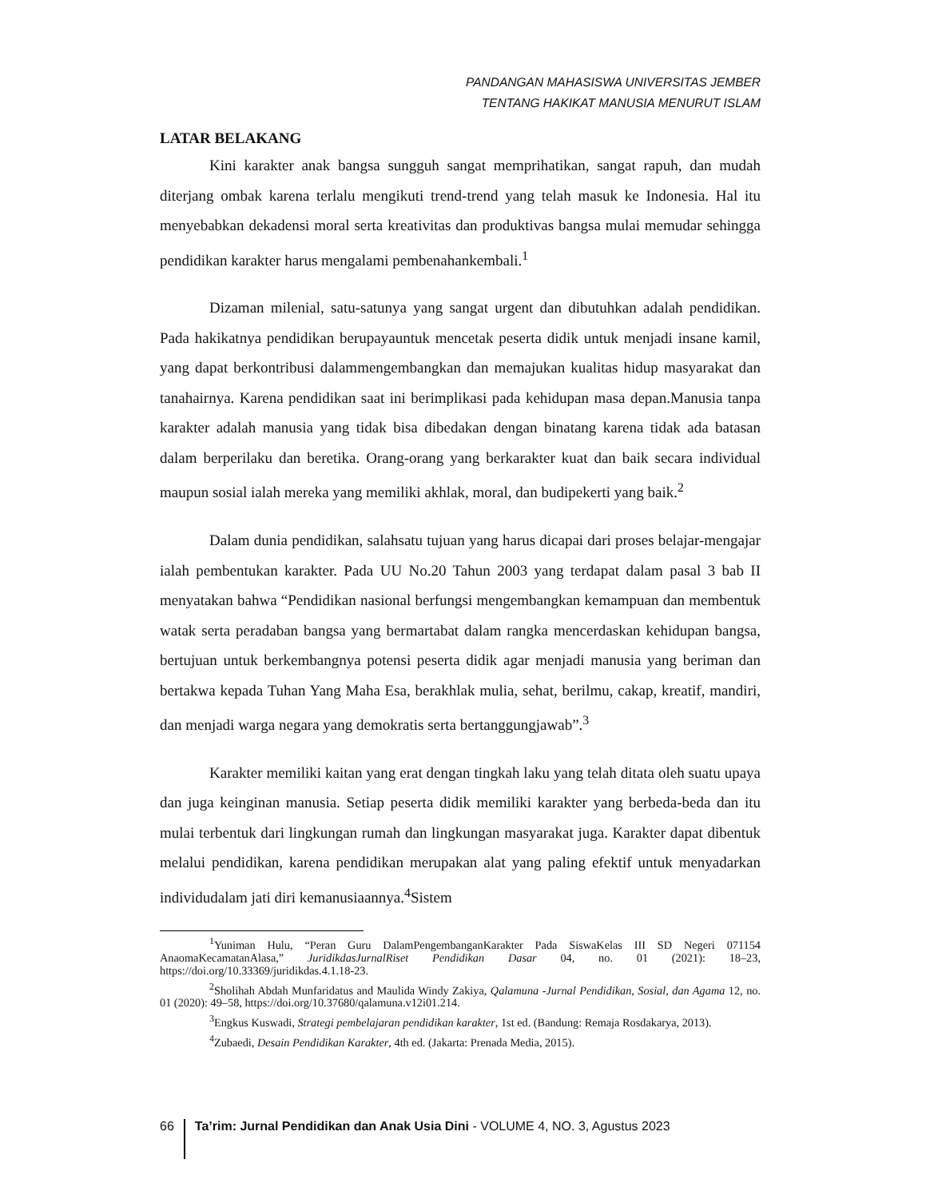PANDANGAN MAHASISWA UNIVERSITAS JEMBER
TENTANG HAKIKAT MANUSIA MENURUT ISLAM
LATAR BELAKANG
Kini karakter anak bangsa sungguh sangat memprihatikan, sangat rapuh, dan mudah diterjang ombak karena terlalu mengikuti trend-trend yang telah masuk ke Indonesia. Hal itu menyebabkan dekadensi moral serta kreativitas dan produktivas bangsa mulai memudar sehingga pendidikan karakter harus mengalami pembenahankembali.<sup>1</sup>
Dizaman milenial, satu-satunya yang sangat urgent dan dibutuhkan adalah pendidikan. Pada hakikatnya pendidikan berupayauntuk mencetak peserta didik untuk menjadi insane kamil, yang dapat berkontribusi dalammengembangkan dan memajukan kualitas hidup masyarakat dan tanahairnya. Karena pendidikan saat ini berimplikasi pada kehidupan masa depan.Manusia tanpa karakter adalah manusia yang tidak bisa dibedakan dengan binatang karena tidak ada batasan dalam berperilaku dan beretika. Orang-orang yang berkarakter kuat dan baik secara individual maupun sosial ialah mereka yang memiliki akhlak, moral, dan budipekerti yang baik.<sup>2</sup>
Dalam dunia pendidikan, salahsatu tujuan yang harus dicapai dari proses belajar-mengajar ialah pembentukan karakter. Pada UU No.20 Tahun 2003 yang terdapat dalam pasal 3 bab II menyatakan bahwa “Pendidikan nasional berfungsi mengembangkan kemampuan dan membentuk watak serta peradaban bangsa yang bermartabat dalam rangka mencerdaskan kehidupan bangsa, bertujuan untuk berkembangnya potensi peserta didik agar menjadi manusia yang beriman dan bertakwa kepada Tuhan Yang Maha Esa, berakhlak mulia, sehat, berilmu, cakap, kreatif, mandiri, dan menjadi warga negara yang demokratis serta bertanggungjawab”.<sup>3</sup>
Karakter memiliki kaitan yang erat dengan tingkah laku yang telah ditata oleh suatu upaya dan juga keinginan manusia. Setiap peserta didik memiliki karakter yang berbeda-beda dan itu mulai terbentuk dari lingkungan rumah dan lingkungan masyarakat juga. Karakter dapat dibentuk melalui pendidikan, karena pendidikan merupakan alat yang paling efektif untuk menyadarkan individudalam jati diri kemanusiaannya.<sup>4</sup>Sistem
<sup>1</sup> Yuniman Hulu, “Peran Guru DalamPengembanganKarakter Pada SiswaKelas III SD Negeri 071154 AnaomaKecamatanAlasa,” JuridikdasJurnalRiset Pendidikan Dasar 04, no. 01 (2021): 18–23, https://doi.org/10.33369/juridikdas.4.1.18-23.
<sup>2</sup> Sholihah Abdah Munfaridatus and Maulida Windy Zakiya, Qalamuna -Jurnal Pendidikan, Sosial, dan Agama 12, no. 01 (2020): 49–58, https://doi.org/10.37680/qalamuna.v12i01.214.
<sup>3</sup> Engkus Kuswadi, Strategi pembelajaran pendidikan karakter, 1st ed. (Bandung: Remaja Rosdakarya, 2013).
<sup>4</sup> Zubaedi, Desain Pendidikan Karakter, 4th ed. (Jakarta: Prenada Media, 2015).
66
Ta’rim: Jurnal Pendidikan dan Anak Usia Dini - VOLUME 4, NO. 3, Agustus 2023